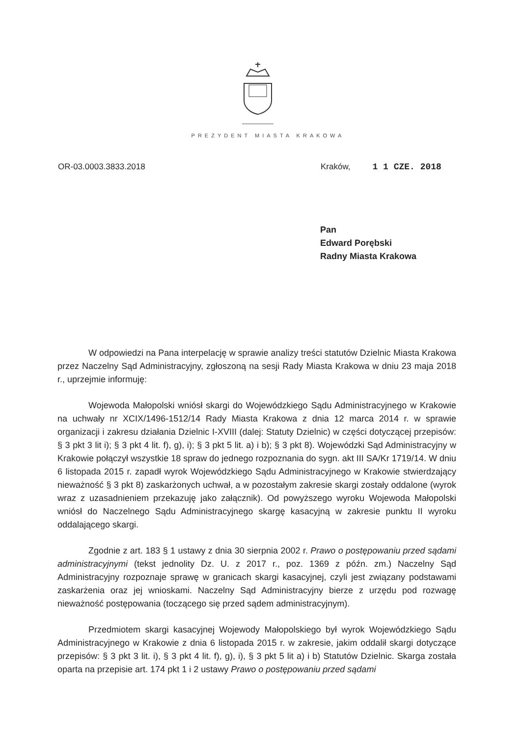PREZYDENT MIASTA KRAKOWA
OR-03.0003.3833.2018 Kraków, 1 1 CZE. 2018
Pan
Edward Porębski
Radny Miasta Krakowa
W odpowiedzi na Pana interpelację w sprawie analizy treści statutów Dzielnic Miasta Krakowa przez Naczelny Sąd Administracyjny, zgłoszoną na sesji Rady Miasta Krakowa w dniu 23 maja 2018 r., uprzejmie informuję:
Wojewoda Małopolski wniósł skargi do Wojewódzkiego Sądu Administracyjnego w Krakowie na uchwały nr XCIX/1496-1512/14 Rady Miasta Krakowa z dnia 12 marca 2014 r. w sprawie organizacji i zakresu działania Dzielnic I-XVIII (dalej: Statuty Dzielnic) w części dotyczącej przepisów: § 3 pkt 3 lit i); § 3 pkt 4 lit. f), g), i); § 3 pkt 5 lit. a) i b); § 3 pkt 8). Wojewódzki Sąd Administracyjny w Krakowie połączył wszystkie 18 spraw do jednego rozpoznania do sygn. akt III SA/Kr 1719/14. W dniu 6 listopada 2015 r. zapadł wyrok Wojewódzkiego Sądu Administracyjnego w Krakowie stwierdzający nieważność § 3 pkt 8) zaskarżonych uchwał, a w pozostałym zakresie skargi zostały oddalone (wyrok wraz z uzasadnieniem przekazuję jako załącznik). Od powyższego wyroku Wojewoda Małopolski wniósł do Naczelnego Sądu Administracyjnego skargę kasacyjną w zakresie punktu II wyroku oddalającego skargi.
Zgodnie z art. 183 § 1 ustawy z dnia 30 sierpnia 2002 r. Prawo o postępowaniu przed sądami administracyjnymi (tekst jednolity Dz. U. z 2017 r., poz. 1369 z późn. zm.) Naczelny Sąd Administracyjny rozpoznaje sprawę w granicach skargi kasacyjnej, czyli jest związany podstawami zaskarżenia oraz jej wnioskami. Naczelny Sąd Administracyjny bierze z urzędu pod rozwagę nieważność postępowania (toczącego się przed sądem administracyjnym).
Przedmiotem skargi kasacyjnej Wojewody Małopolskiego był wyrok Wojewódzkiego Sądu Administracyjnego w Krakowie z dnia 6 listopada 2015 r. w zakresie, jakim oddalił skargi dotyczące przepisów: § 3 pkt 3 lit. i), § 3 pkt 4 lit. f), g), i), § 3 pkt 5 lit a) i b) Statutów Dzielnic. Skarga została oparta na przepisie art. 174 pkt 1 i 2 ustawy Prawo o postępowaniu przed sądami